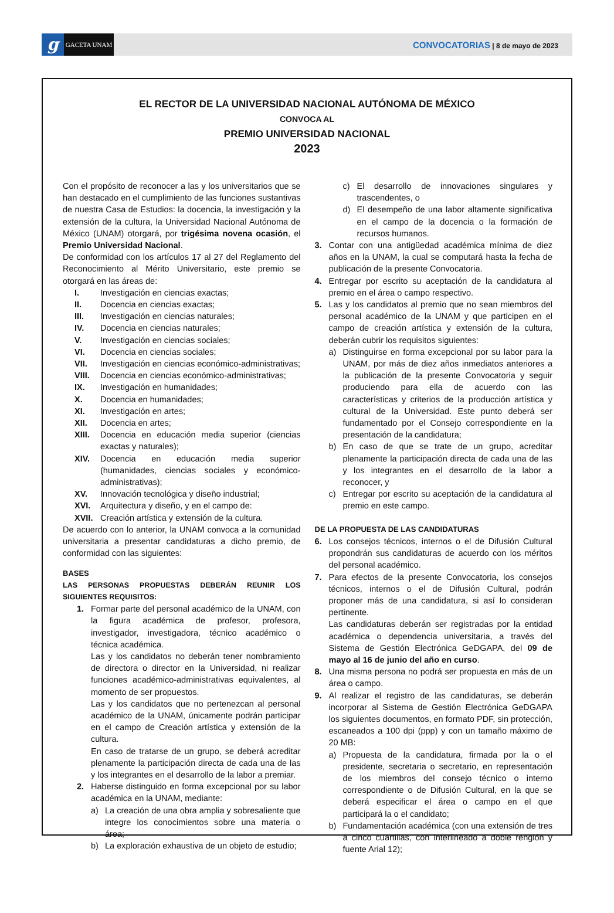g
GACETA UNAM
CONVOCATORIAS | 8 de mayo de 2023
EL RECTOR DE LA UNIVERSIDAD NACIONAL AUTÓNOMA DE MÉXICO
CONVOCA AL
PREMIO UNIVERSIDAD NACIONAL
2023
Con el propósito de reconocer a las y los universitarios que se han destacado en el cumplimiento de las funciones sustantivas de nuestra Casa de Estudios: la docencia, la investigación y la extensión de la cultura, la Universidad Nacional Autónoma de México (UNAM) otorgará, por trigésima novena ocasión, el Premio Universidad Nacional.
De conformidad con los artículos 17 al 27 del Reglamento del Reconocimiento al Mérito Universitario, este premio se otorgará en las áreas de:
I. Investigación en ciencias exactas;
II. Docencia en ciencias exactas;
III. Investigación en ciencias naturales;
IV. Docencia en ciencias naturales;
V. Investigación en ciencias sociales;
VI. Docencia en ciencias sociales;
VII. Investigación en ciencias económico-administrativas;
VIII. Docencia en ciencias económico-administrativas;
IX. Investigación en humanidades;
X. Docencia en humanidades;
XI. Investigación en artes;
XII. Docencia en artes;
XIII. Docencia en educación media superior (ciencias exactas y naturales);
XIV. Docencia en educación media superior (humanidades, ciencias sociales y económico-administrativas);
XV. Innovación tecnológica y diseño industrial;
XVI. Arquitectura y diseño, y en el campo de:
XVII. Creación artística y extensión de la cultura.
De acuerdo con lo anterior, la UNAM convoca a la comunidad universitaria a presentar candidaturas a dicho premio, de conformidad con las siguientes:
BASES
LAS PERSONAS PROPUESTAS DEBERÁN REUNIR LOS SIGUIENTES REQUISITOS:
1. Formar parte del personal académico de la UNAM, con la figura académica de profesor, profesora, investigador, investigadora, técnico académico o técnica académica.
Las y los candidatos no deberán tener nombramiento de directora o director en la Universidad, ni realizar funciones académico-administrativas equivalentes, al momento de ser propuestos.
Las y los candidatos que no pertenezcan al personal académico de la UNAM, únicamente podrán participar en el campo de Creación artística y extensión de la cultura.
En caso de tratarse de un grupo, se deberá acreditar plenamente la participación directa de cada una de las y los integrantes en el desarrollo de la labor a premiar.
2. Haberse distinguido en forma excepcional por su labor académica en la UNAM, mediante:
a) La creación de una obra amplia y sobresaliente que integre los conocimientos sobre una materia o área;
b) La exploración exhaustiva de un objeto de estudio;
c) El desarrollo de innovaciones singulares y trascendentes, o
d) El desempeño de una labor altamente significativa en el campo de la docencia o la formación de recursos humanos.
3. Contar con una antigüedad académica mínima de diez años en la UNAM, la cual se computará hasta la fecha de publicación de la presente Convocatoria.
4. Entregar por escrito su aceptación de la candidatura al premio en el área o campo respectivo.
5. Las y los candidatos al premio que no sean miembros del personal académico de la UNAM y que participen en el campo de creación artística y extensión de la cultura, deberán cubrir los requisitos siguientes:
a) Distinguirse en forma excepcional por su labor para la UNAM, por más de diez años inmediatos anteriores a la publicación de la presente Convocatoria y seguir produciendo para ella de acuerdo con las características y criterios de la producción artística y cultural de la Universidad. Este punto deberá ser fundamentado por el Consejo correspondiente en la presentación de la candidatura;
b) En caso de que se trate de un grupo, acreditar plenamente la participación directa de cada una de las y los integrantes en el desarrollo de la labor a reconocer, y
c) Entregar por escrito su aceptación de la candidatura al premio en este campo.
DE LA PROPUESTA DE LAS CANDIDATURAS
6. Los consejos técnicos, internos o el de Difusión Cultural propondrán sus candidaturas de acuerdo con los méritos del personal académico.
7. Para efectos de la presente Convocatoria, los consejos técnicos, internos o el de Difusión Cultural, podrán proponer más de una candidatura, si así lo consideran pertinente.
Las candidaturas deberán ser registradas por la entidad académica o dependencia universitaria, a través del Sistema de Gestión Electrónica GeDGAPA, del 09 de mayo al 16 de junio del año en curso.
8. Una misma persona no podrá ser propuesta en más de un área o campo.
9. Al realizar el registro de las candidaturas, se deberán incorporar al Sistema de Gestión Electrónica GeDGAPA los siguientes documentos, en formato PDF, sin protección, escaneados a 100 dpi (ppp) y con un tamaño máximo de 20 MB:
a) Propuesta de la candidatura, firmada por la o el presidente, secretaria o secretario, en representación de los miembros del consejo técnico o interno correspondiente o de Difusión Cultural, en la que se deberá especificar el área o campo en el que participará la o el candidato;
b) Fundamentación académica (con una extensión de tres a cinco cuartillas, con interlineado a doble renglón y fuente Arial 12);